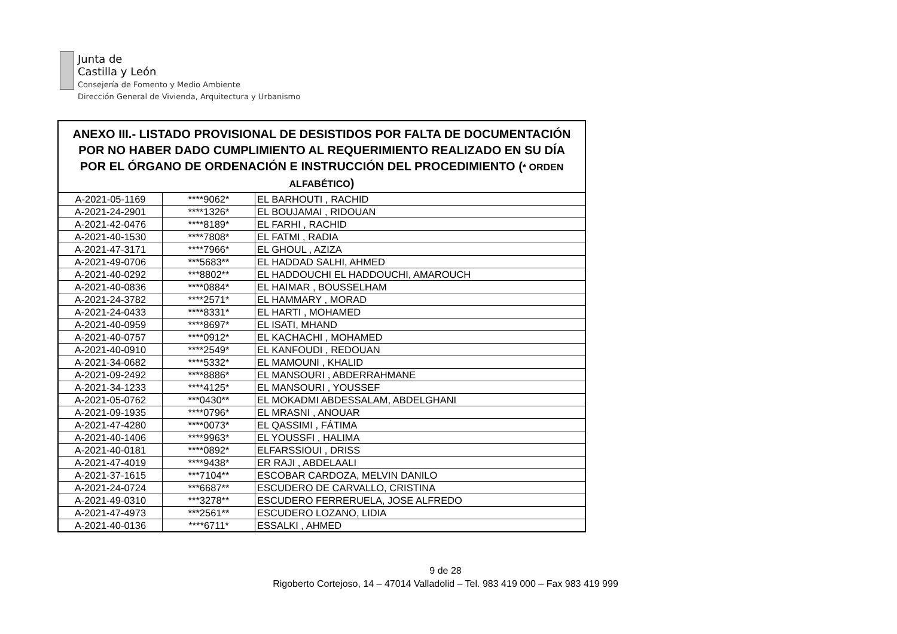Junta de
Castilla y León
Consejería de Fomento y Medio Ambiente
Dirección General de Vivienda, Arquitectura y Urbanismo
| ANEXO III.- LISTADO PROVISIONAL DE DESISTIDOS POR FALTA DE DOCUMENTACIÓN POR NO HABER DADO CUMPLIMIENTO AL REQUERIMIENTO REALIZADO EN SU DÍA POR EL ÓRGANO DE ORDENACIÓN E INSTRUCCIÓN DEL PROCEDIMIENTO ( * ORDEN ALFABÉTICO ) | | |
| --- | --- | --- |
| A-2021-05-1169 | ****9062* | EL BARHOUTI , RACHID |
| A-2021-24-2901 | ****1326* | EL BOUJAMAI , RIDOUAN |
| A-2021-42-0476 | ****8189* | EL FARHI , RACHID |
| A-2021-40-1530 | ****7808* | EL FATMI , RADIA |
| A-2021-47-3171 | ****7966* | EL GHOUL , AZIZA |
| A-2021-49-0706 | ***5683** | EL HADDAD SALHI, AHMED |
| A-2021-40-0292 | ***8802** | EL HADDOUCHI EL HADDOUCHI, AMAROUCH |
| A-2021-40-0836 | ****0884* | EL HAIMAR , BOUSSELHAM |
| A-2021-24-3782 | ****2571* | EL HAMMARY , MORAD |
| A-2021-24-0433 | ****8331* | EL HARTI , MOHAMED |
| A-2021-40-0959 | ****8697* | EL ISATI, MHAND |
| A-2021-40-0757 | ****0912* | EL KACHACHI , MOHAMED |
| A-2021-40-0910 | ****2549* | EL KANFOUDI , REDOUAN |
| A-2021-34-0682 | ****5332* | EL MAMOUNI , KHALID |
| A-2021-09-2492 | ****8886* | EL MANSOURI , ABDERRAHMANE |
| A-2021-34-1233 | ****4125* | EL MANSOURI , YOUSSEF |
| A-2021-05-0762 | ***0430** | EL MOKADMI ABDESSALAM, ABDELGHANI |
| A-2021-09-1935 | ****0796* | EL MRASNI , ANOUAR |
| A-2021-47-4280 | ****0073* | EL QASSIMI , FÁTIMA |
| A-2021-40-1406 | ****9963* | EL YOUSSFI , HALIMA |
| A-2021-40-0181 | ****0892* | ELFARSSIOUI , DRISS |
| A-2021-47-4019 | ****9438* | ER RAJI , ABDELAALI |
| A-2021-37-1615 | ***7104** | ESCOBAR CARDOZA, MELVIN DANILO |
| A-2021-24-0724 | ***6687** | ESCUDERO DE CARVALLO, CRISTINA |
| A-2021-49-0310 | ***3278** | ESCUDERO FERRERUELA, JOSE ALFREDO |
| A-2021-47-4973 | ***2561** | ESCUDERO LOZANO, LIDIA |
| A-2021-40-0136 | ****6711* | ESSALKI , AHMED |
9 de 28
Rigoberto Cortejoso, 14 – 47014 Valladolid – Tel. 983 419 000 – Fax 983 419 999